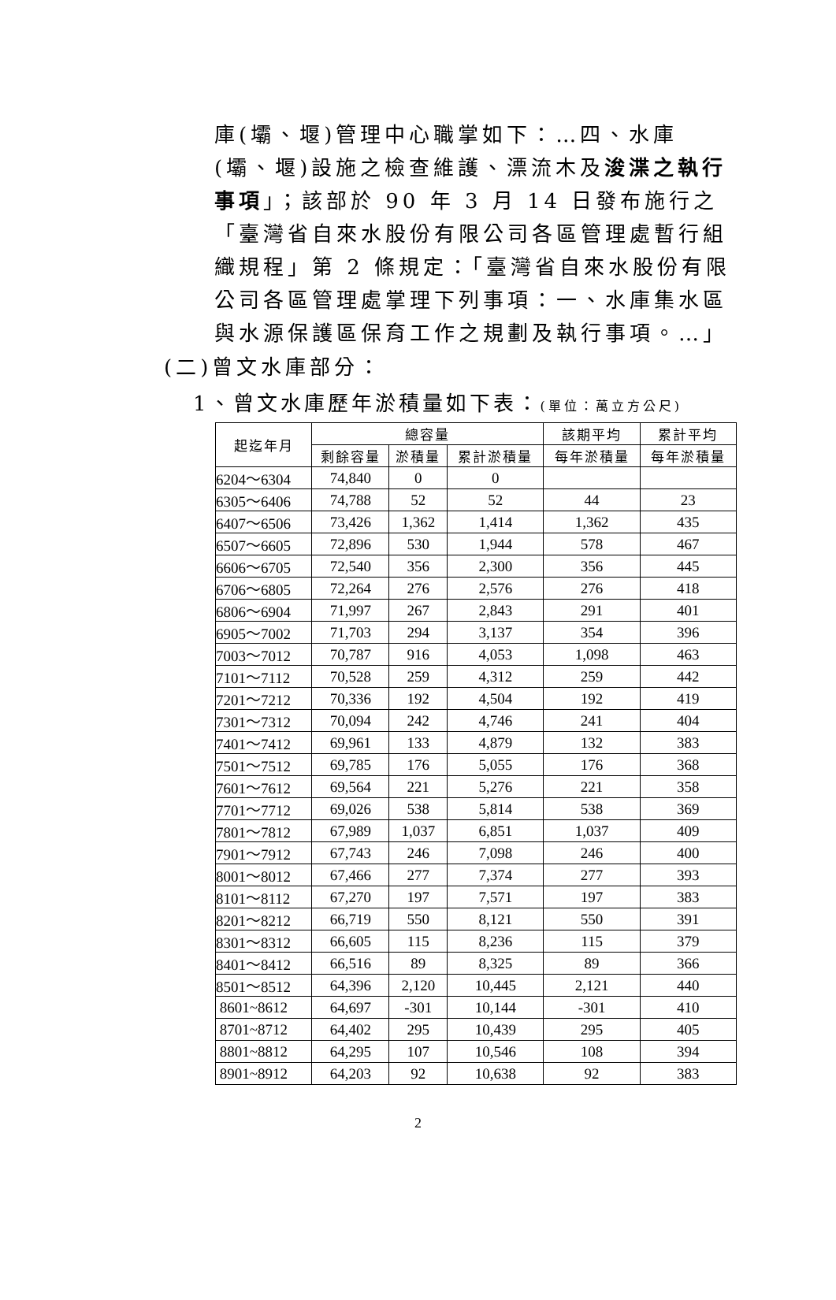庫(壩、堰)管理中心職掌如下：…四、水庫(壩、堰)設施之檢查維護、漂流木及浚渫之執行事項」；該部於 90 年 3 月 14 日發布施行之「臺灣省自來水股份有限公司各區管理處暫行組織規程」第 2 條規定：「臺灣省自來水股份有限公司各區管理處掌理下列事項：一、水庫集水區與水源保護區保育工作之規劃及執行事項。…」
(二)曾文水庫部分：
1、曾文水庫歷年淤積量如下表：(單位：萬立方公尺)
| 起迄年月 | 總容量 | | | 該期平均 | 累計平均 |
| --- | --- | --- | --- | --- | --- |
| | 剩餘容量 | 淤積量 | 累計淤積量 | 每年淤積量 | 每年淤積量 |
| 6204～6304 | 74,840 | 0 | 0 | | |
| 6305～6406 | 74,788 | 52 | 52 | 44 | 23 |
| 6407～6506 | 73,426 | 1,362 | 1,414 | 1,362 | 435 |
| 6507～6605 | 72,896 | 530 | 1,944 | 578 | 467 |
| 6606～6705 | 72,540 | 356 | 2,300 | 356 | 445 |
| 6706～6805 | 72,264 | 276 | 2,576 | 276 | 418 |
| 6806～6904 | 71,997 | 267 | 2,843 | 291 | 401 |
| 6905～7002 | 71,703 | 294 | 3,137 | 354 | 396 |
| 7003～7012 | 70,787 | 916 | 4,053 | 1,098 | 463 |
| 7101～7112 | 70,528 | 259 | 4,312 | 259 | 442 |
| 7201～7212 | 70,336 | 192 | 4,504 | 192 | 419 |
| 7301～7312 | 70,094 | 242 | 4,746 | 241 | 404 |
| 7401～7412 | 69,961 | 133 | 4,879 | 132 | 383 |
| 7501～7512 | 69,785 | 176 | 5,055 | 176 | 368 |
| 7601～7612 | 69,564 | 221 | 5,276 | 221 | 358 |
| 7701～7712 | 69,026 | 538 | 5,814 | 538 | 369 |
| 7801～7812 | 67,989 | 1,037 | 6,851 | 1,037 | 409 |
| 7901～7912 | 67,743 | 246 | 7,098 | 246 | 400 |
| 8001～8012 | 67,466 | 277 | 7,374 | 277 | 393 |
| 8101～8112 | 67,270 | 197 | 7,571 | 197 | 383 |
| 8201～8212 | 66,719 | 550 | 8,121 | 550 | 391 |
| 8301～8312 | 66,605 | 115 | 8,236 | 115 | 379 |
| 8401～8412 | 66,516 | 89 | 8,325 | 89 | 366 |
| 8501～8512 | 64,396 | 2,120 | 10,445 | 2,121 | 440 |
| 8601~8612 | 64,697 | -301 | 10,144 | -301 | 410 |
| 8701~8712 | 64,402 | 295 | 10,439 | 295 | 405 |
| 8801~8812 | 64,295 | 107 | 10,546 | 108 | 394 |
| 8901~8912 | 64,203 | 92 | 10,638 | 92 | 383 |
2